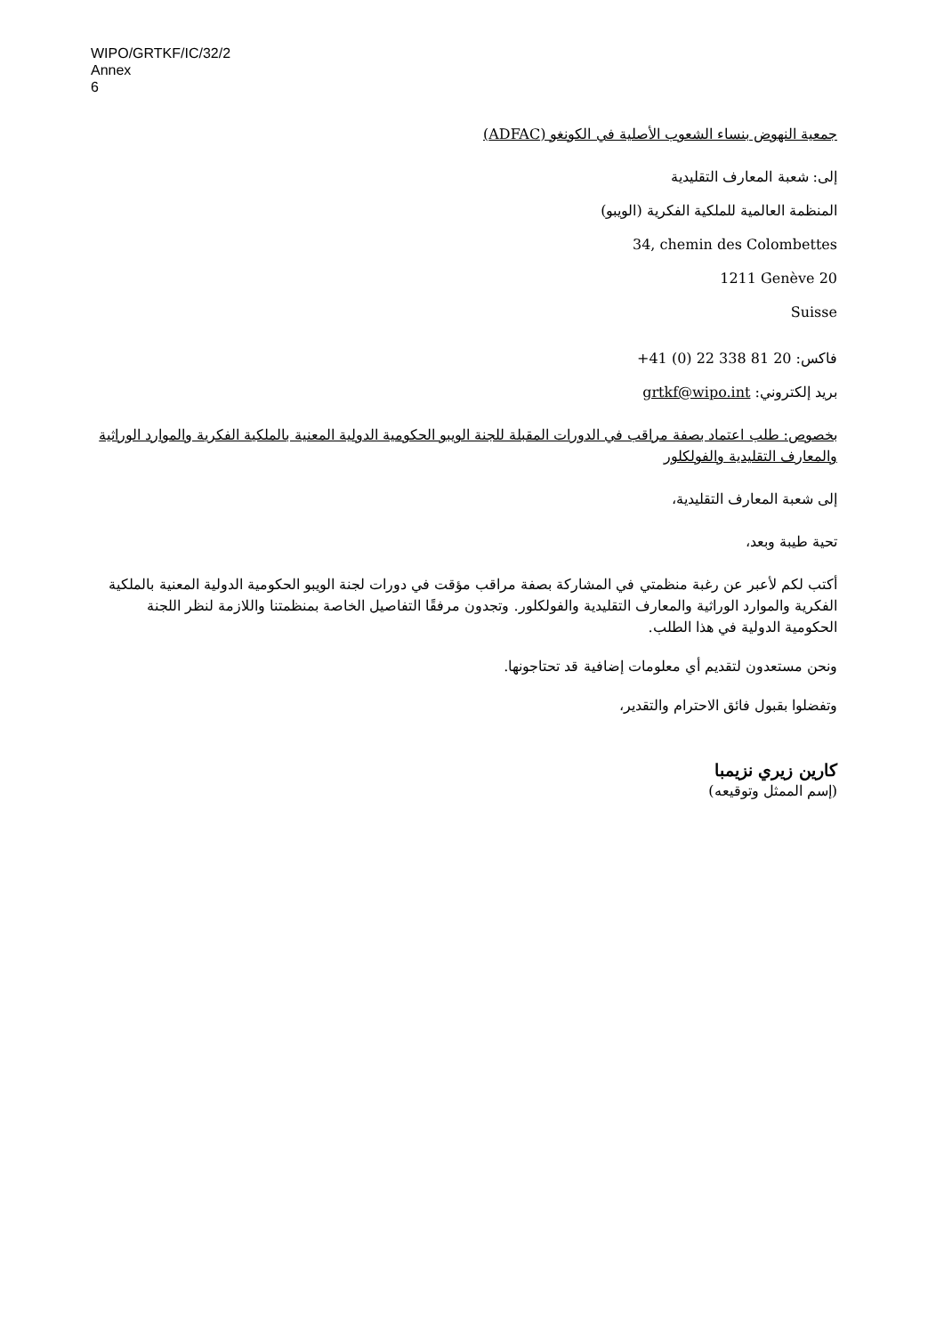WIPO/GRTKF/IC/32/2
Annex
6
جمعية النهوض بنساء الشعوب الأصلية في الكونغو (ADFAC)
إلى: شعبة المعارف التقليدية
المنظمة العالمية للملكية الفكرية (الويبو)
34, chemin des Colombettes
1211 Genève 20
Suisse
فاكس: +41 (0) 22 338 81 20
بريد إلكتروني: grtkf@wipo.int
بخصوص: طلب اعتماد بصفة مراقب في الدورات المقبلة للجنة الويبو الحكومية الدولية المعنية بالملكية الفكرية والموارد الوراثية والمعارف التقليدية والفولكلور
إلى شعبة المعارف التقليدية،
تحية طيبة وبعد،
أكتب لكم لأعبر عن رغبة منظمتي في المشاركة بصفة مراقب مؤقت في دورات لجنة الويبو الحكومية الدولية المعنية بالملكية الفكرية والموارد الوراثية والمعارف التقليدية والفولكلور. وتجدون مرفقًا التفاصيل الخاصة بمنظمتنا واللازمة لنظر اللجنة الحكومية الدولية في هذا الطلب.
ونحن مستعدون لتقديم أي معلومات إضافية قد تحتاجونها.
وتفضلوا بقبول فائق الاحترام والتقدير،
كارين زيري نزيمبا
(إسم الممثل وتوقيعه)